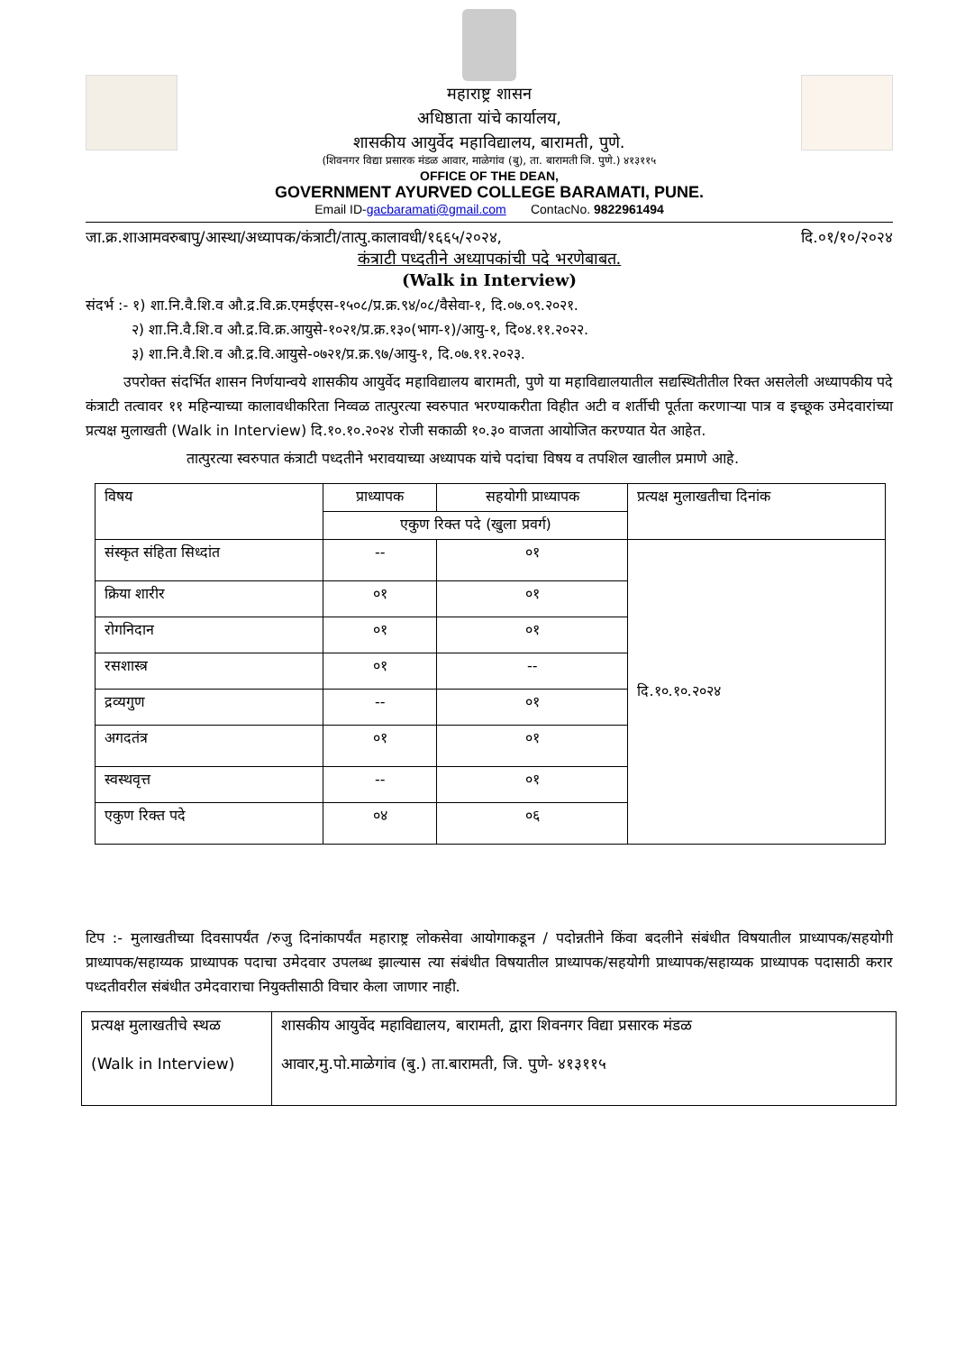महाराष्ट्र शासन
अधिष्ठाता यांचे कार्यालय,
शासकीय आयुर्वेद महाविद्यालय, बारामती, पुणे.
(शिवनगर विद्या प्रसारक मंडळ आवार, माळेगांव (बु), ता. बारामती जि. पुणे.) ४१३११५
OFFICE OF THE DEAN,
GOVERNMENT AYURVED COLLEGE BARAMATI, PUNE.
Email ID-gacbaramati@gmail.com ContacNo. 9822961494
जा.क्र.शाआमवरुबापु/आस्था/अध्यापक/कंत्राटी/तात्पु.कालावधी/१६६५/२०२४, दि.०१/१०/२०२४
कंत्राटी पध्दतीने अध्यापकांची पदे भरणेबाबत.
(Walk in Interview)
संदर्भ :- १) शा.नि.वै.शि.व औ.द्र.वि.क्र.एमईएस-१५०८/प्र.क्र.९४/०८/वैसेवा-१, दि.०७.०९.२०२१.
२) शा.नि.वै.शि.व औ.द्र.वि.क्र.आयुसे-१०२१/प्र.क्र.१३०(भाग-१)/आयु-१, दि०४.११.२०२२.
३) शा.नि.वै.शि.व औ.द्र.वि.आयुसे-०७२१/प्र.क्र.९७/आयु-१, दि.०७.११.२०२३.
उपरोक्त संदर्भित शासन निर्णयान्वये शासकीय आयुर्वेद महाविद्यालय बारामती, पुणे या महाविद्यालयातील सद्यस्थितीतील रिक्त असलेली अध्यापकीय पदे कंत्राटी तत्वावर ११ महिन्याच्या कालावधीकरिता निव्वळ तात्पुरत्या स्वरुपात भरण्याकरीता विहीत अटी व शर्तीची पूर्तता करणाऱ्या पात्र व इच्छूक उमेदवारांच्या प्रत्यक्ष मुलाखती (Walk in Interview) दि.१०.१०.२०२४ रोजी सकाळी १०.३० वाजता आयोजित करण्यात येत आहेत.
तात्पुरत्या स्वरुपात कंत्राटी पध्दतीने भरावयाच्या अध्यापक यांचे पदांचा विषय व तपशिल खालील प्रमाणे आहे.
| विषय | प्राध्यापक | सहयोगी प्राध्यापक | प्रत्यक्ष मुलाखतीचा दिनांक |
| --- | --- | --- | --- |
| | एकुण रिक्त पदे (खुला प्रवर्ग) | | |
| संस्कृत संहिता सिध्दांत | -- | ०१ | दि.१०.१०.२०२४ |
| क्रिया शारीर | ०१ | ०१ | |
| रोगनिदान | ०१ | ०१ | |
| रसशास्त्र | ०१ | -- | |
| द्रव्यगुण | -- | ०१ | |
| अगदतंत्र | ०१ | ०१ | |
| स्वस्थवृत्त | -- | ०१ | |
| एकुण रिक्त पदे | ०४ | ०६ | |
टिप :- मुलाखतीच्या दिवसापर्यंत /रुजु दिनांकापर्यंत महाराष्ट्र लोकसेवा आयोगाकडून / पदोन्नतीने किंवा बदलीने संबंधीत विषयातील प्राध्यापक/सहयोगी प्राध्यापक/सहाय्यक प्राध्यापक पदाचा उमेदवार उपलब्ध झाल्यास त्या संबंधीत विषयातील प्राध्यापक/सहयोगी प्राध्यापक/सहाय्यक प्राध्यापक पदासाठी करार पध्दतीवरील संबंधीत उमेदवाराचा नियुक्तीसाठी विचार केला जाणार नाही.
| प्रत्यक्ष मुलाखतीचे स्थळ (Walk in Interview) | शासकीय आयुर्वेद महाविद्यालय, बारामती, द्वारा शिवनगर विद्या प्रसारक मंडळ आवार,मु.पो.माळेगांव (बु.) ता.बारामती, जि. पुणे- ४१३११५ |